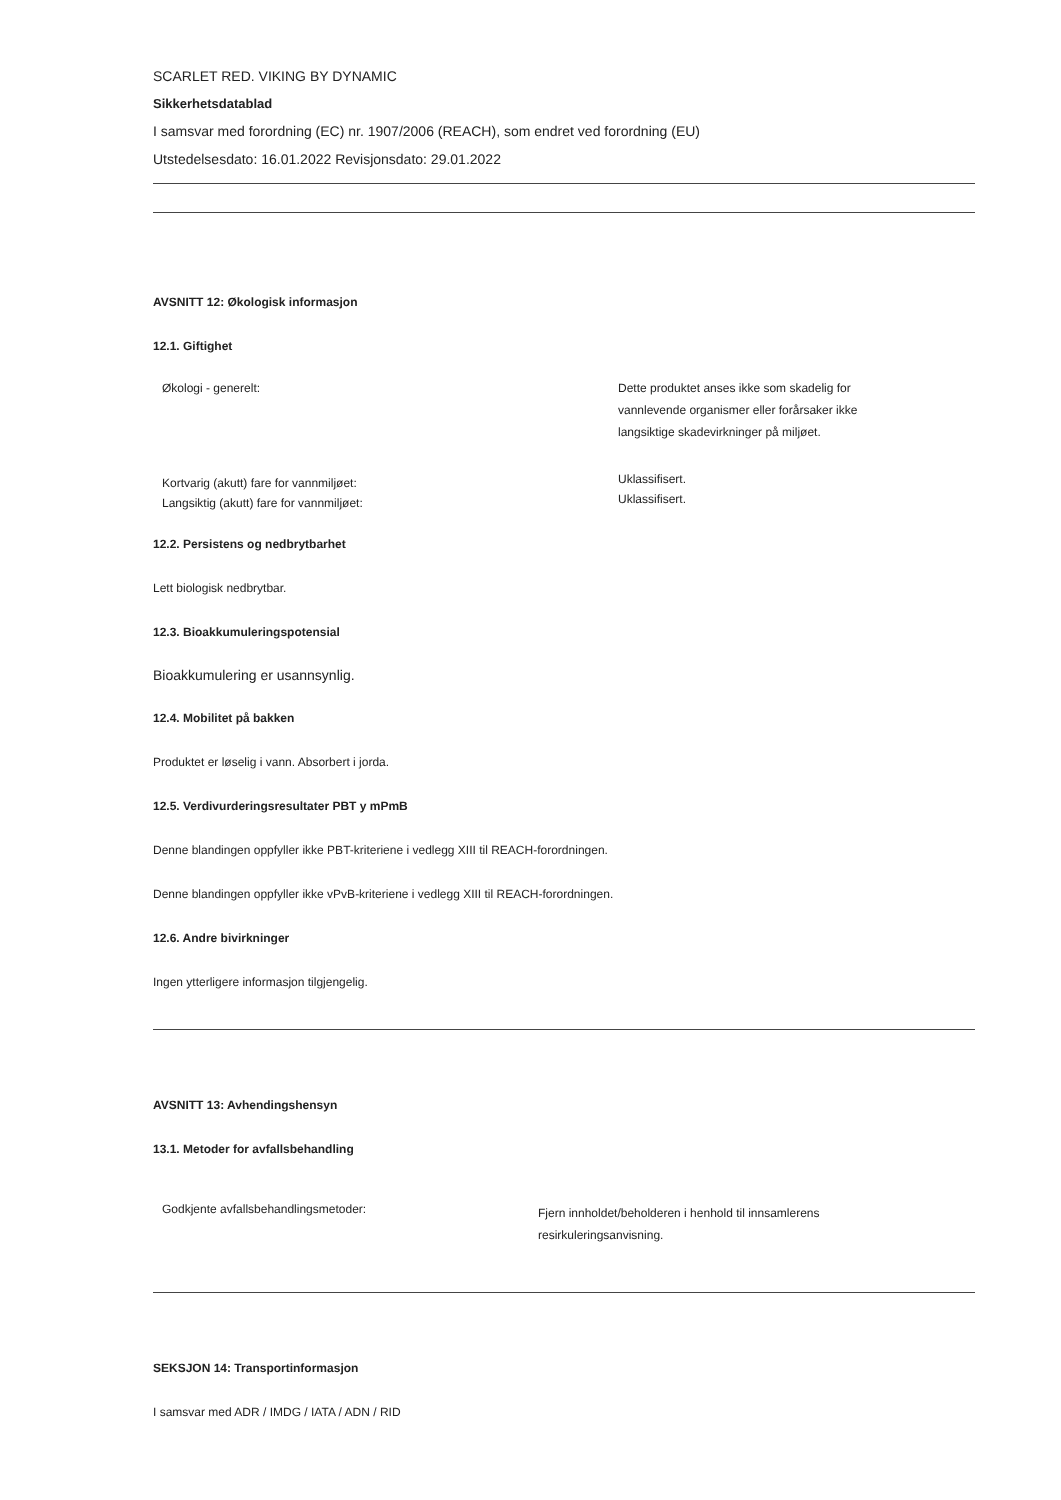SCARLET RED. VIKING BY DYNAMIC
Sikkerhetsdatablad
I samsvar med forordning (EC) nr. 1907/2006 (REACH), som endret ved forordning (EU)
Utstedelsesdato: 16.01.2022 Revisjonsdato: 29.01.2022
AVSNITT 12: Økologisk informasjon
12.1. Giftighet
Økologi - generelt:
Dette produktet anses ikke som skadelig for
vannlevende organismer eller forårsaker ikke
langsiktige skadevirkninger på miljøet.
Kortvarig (akutt) fare for vannmiljøet:
Langsiktig (akutt) fare for vannmiljøet:
Uklassifisert.
Uklassifisert.
12.2. Persistens og nedbrytbarhet
Lett biologisk nedbrytbar.
12.3. Bioakkumuleringspotensial
Bioakkumulering er usannsynlig.
12.4. Mobilitet på bakken
Produktet er løselig i vann. Absorbert i jorda.
12.5. Verdivurderingsresultater PBT y mPmB
Denne blandingen oppfyller ikke PBT-kriteriene i vedlegg XIII til REACH-forordningen.
Denne blandingen oppfyller ikke vPvB-kriteriene i vedlegg XIII til REACH-forordningen.
12.6. Andre bivirkninger
Ingen ytterligere informasjon tilgjengelig.
AVSNITT 13: Avhendingshensyn
13.1. Metoder for avfallsbehandling
Godkjente avfallsbehandlingsmetoder:
Fjern innholdet/beholderen i henhold til innsamlerens
resirkuleringsanvisning.
SEKSJON 14: Transportinformasjon
I samsvar med ADR / IMDG / IATA / ADN / RID